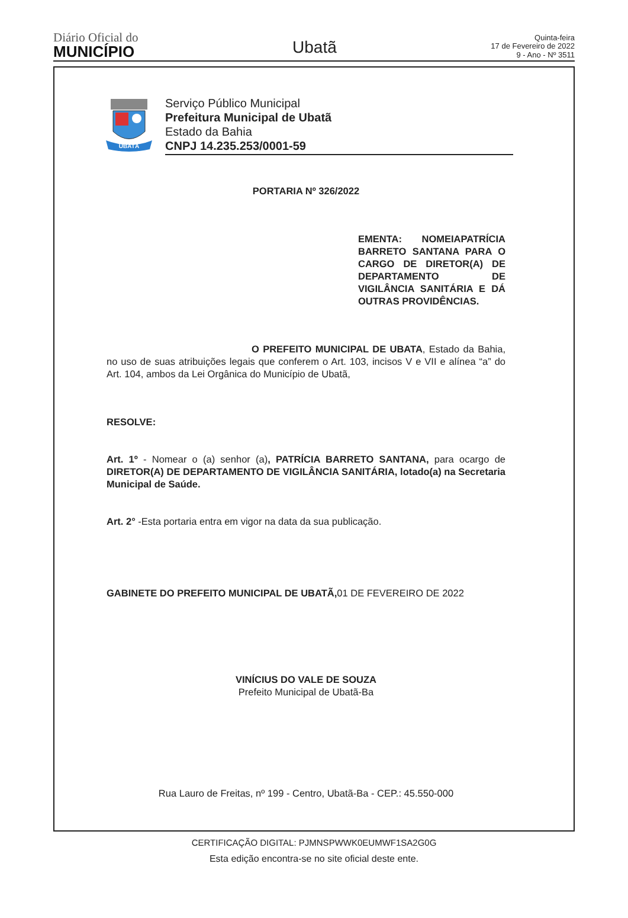Diário Oficial do
MUNICÍPIO
Ubatã
Quinta-feira
17 de Fevereiro de 2022
9 - Ano - Nº 3511
UBATÃ
Serviço Público Municipal
Prefeitura Municipal de Ubatã
Estado da Bahia
CNPJ 14.235.253/0001-59
PORTARIA Nº 326/2022
EMENTA: NOMEIAPATRÍCIA BARRETO SANTANA PARA O CARGO DE DIRETOR(A) DE DEPARTAMENTO DE VIGILÂNCIA SANITÁRIA E DÁ OUTRAS PROVIDÊNCIAS.
O PREFEITO MUNICIPAL DE UBATA, Estado da Bahia, no uso de suas atribuições legais que conferem o Art. 103, incisos V e VII e alínea “a” do Art. 104, ambos da Lei Orgânica do Município de Ubatã,
RESOLVE:
Art. 1º - Nomear o (a) senhor (a), PATRÍCIA BARRETO SANTANA, para ocargo de DIRETOR(A) DE DEPARTAMENTO DE VIGILÂNCIA SANITÁRIA, lotado(a) na Secretaria Municipal de Saúde.
Art. 2° -Esta portaria entra em vigor na data da sua publicação.
GABINETE DO PREFEITO MUNICIPAL DE UBATÃ, 01 DE FEVEREIRO DE 2022
VINÍCIUS DO VALE DE SOUZA
Prefeito Municipal de Ubatã-Ba
Rua Lauro de Freitas, nº 199 - Centro, Ubatã-Ba - CEP.: 45.550-000
CERTIFICAÇÃO DIGITAL: PJMNSPWWK0EUMWF1SA2G0G
Esta edição encontra-se no site oficial deste ente.